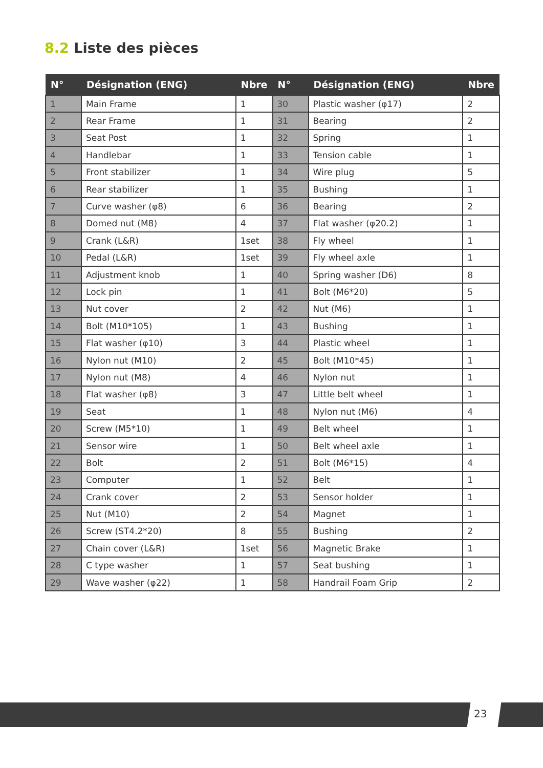8.2 Liste des pièces
| N° | Désignation (ENG) | Nbre | N° | Désignation (ENG) | Nbre |
| --- | --- | --- | --- | --- | --- |
| 1 | Main Frame | 1 | 30 | Plastic washer (φ17) | 2 |
| 2 | Rear Frame | 1 | 31 | Bearing | 2 |
| 3 | Seat Post | 1 | 32 | Spring | 1 |
| 4 | Handlebar | 1 | 33 | Tension cable | 1 |
| 5 | Front stabilizer | 1 | 34 | Wire plug | 5 |
| 6 | Rear stabilizer | 1 | 35 | Bushing | 1 |
| 7 | Curve washer (φ8) | 6 | 36 | Bearing | 2 |
| 8 | Domed nut (M8) | 4 | 37 | Flat washer (φ20.2) | 1 |
| 9 | Crank (L&R) | 1set | 38 | Fly wheel | 1 |
| 10 | Pedal (L&R) | 1set | 39 | Fly wheel axle | 1 |
| 11 | Adjustment knob | 1 | 40 | Spring washer (D6) | 8 |
| 12 | Lock pin | 1 | 41 | Bolt (M6*20) | 5 |
| 13 | Nut cover | 2 | 42 | Nut (M6) | 1 |
| 14 | Bolt (M10*105) | 1 | 43 | Bushing | 1 |
| 15 | Flat washer (φ10) | 3 | 44 | Plastic wheel | 1 |
| 16 | Nylon nut (M10) | 2 | 45 | Bolt (M10*45) | 1 |
| 17 | Nylon nut (M8) | 4 | 46 | Nylon nut | 1 |
| 18 | Flat washer (φ8) | 3 | 47 | Little belt wheel | 1 |
| 19 | Seat | 1 | 48 | Nylon nut (M6) | 4 |
| 20 | Screw (M5*10) | 1 | 49 | Belt wheel | 1 |
| 21 | Sensor wire | 1 | 50 | Belt wheel axle | 1 |
| 22 | Bolt | 2 | 51 | Bolt (M6*15) | 4 |
| 23 | Computer | 1 | 52 | Belt | 1 |
| 24 | Crank cover | 2 | 53 | Sensor holder | 1 |
| 25 | Nut (M10) | 2 | 54 | Magnet | 1 |
| 26 | Screw (ST4.2*20) | 8 | 55 | Bushing | 2 |
| 27 | Chain cover (L&R) | 1set | 56 | Magnetic Brake | 1 |
| 28 | C type washer | 1 | 57 | Seat bushing | 1 |
| 29 | Wave washer (φ22) | 1 | 58 | Handrail Foam Grip | 2 |
23